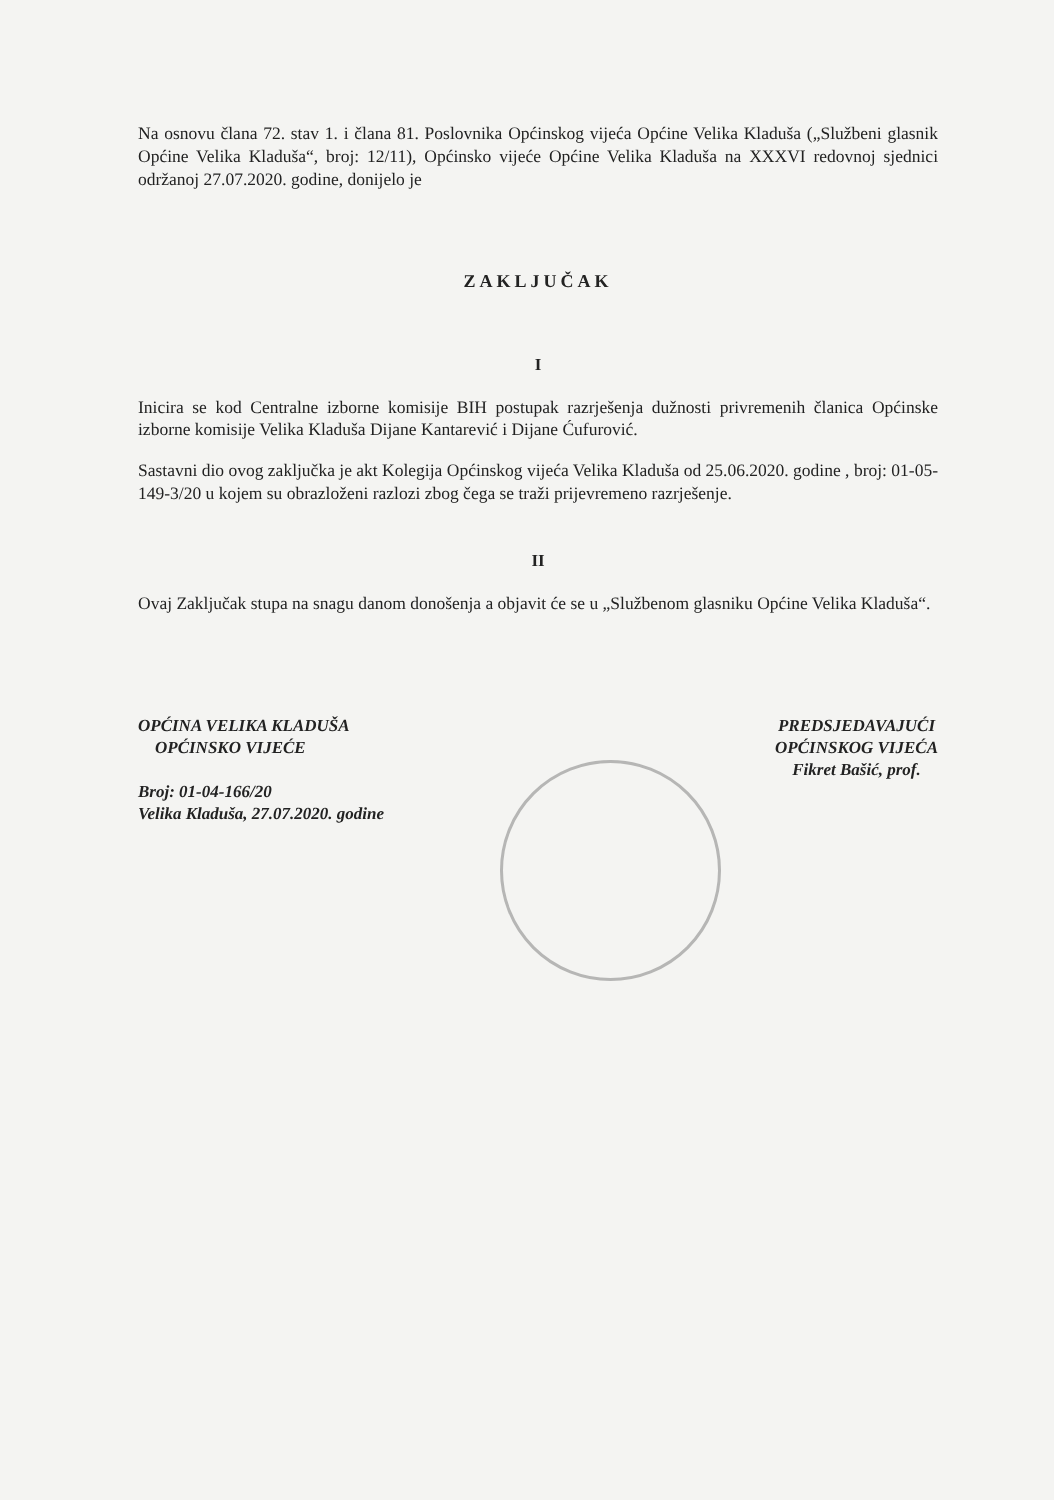Na osnovu člana 72. stav 1. i člana 81. Poslovnika Općinskog vijeća Općine Velika Kladuša („Službeni glasnik Općine Velika Kladuša“, broj: 12/11), Općinsko vijeće Općine Velika Kladuša na XXXVI redovnoj sjednici održanoj 27.07.2020. godine, donijelo je
ZAKLJUČAK
I
Inicira se kod Centralne izborne komisije BIH postupak razrješenja dužnosti privremenih članica Općinske izborne komisije Velika Kladuša Dijane Kantarević i Dijane Ćufurović.
Sastavni dio ovog zaključka je akt Kolegija Općinskog vijeća Velika Kladuša od 25.06.2020. godine , broj: 01-05-149-3/20 u kojem su obrazloženi razlozi zbog čega se traži prijevremeno razrješenje.
II
Ovaj Zaključak stupa na snagu danom donošenja a objavit će se u „Službenom glasniku Općine Velika Kladuša“.
OPĆINA VELIKA KLADUŠA
OPĆINSKO VIJEĆE
Broj: 01-04-166/20
Velika Kladuša, 27.07.2020. godine
PREDSJEDAVAJUĆI
OPĆINSKOG VIJEĆA
Fikret Bašić, prof.